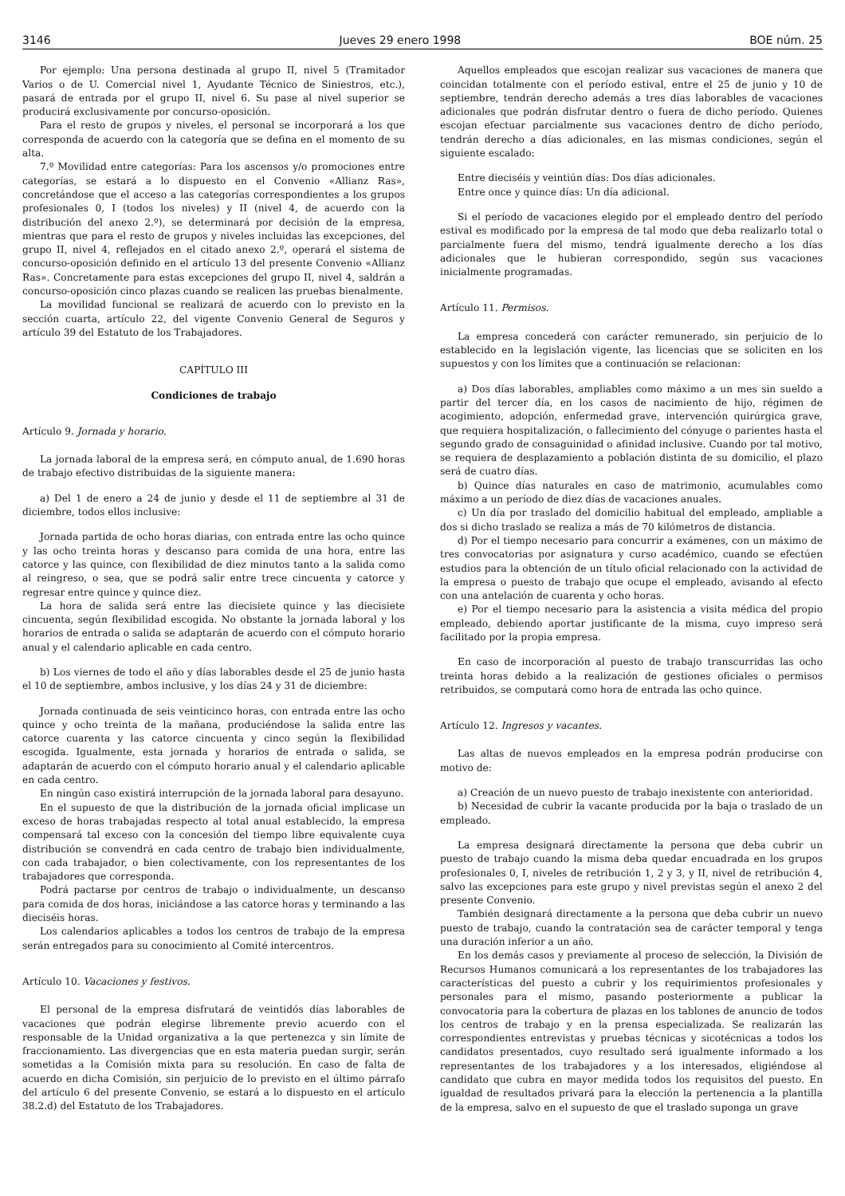3146 Jueves 29 enero 1998 BOE núm. 25
Por ejemplo: Una persona destinada al grupo II, nivel 5 (Tramitador Varios o de U. Comercial nivel 1, Ayudante Técnico de Siniestros, etc.), pasará de entrada por el grupo II, nivel 6. Su pase al nivel superior se producirá exclusivamente por concurso-oposición.
Para el resto de grupos y niveles, el personal se incorporará a los que corresponda de acuerdo con la categoría que se defina en el momento de su alta.
7.º Movilidad entre categorías: Para los ascensos y/o promociones entre categorías, se estará a lo dispuesto en el Convenio «Allianz Ras», concretándose que el acceso a las categorías correspondientes a los grupos profesionales 0, I (todos los niveles) y II (nivel 4, de acuerdo con la distribución del anexo 2.º), se determinará por decisión de la empresa, mientras que para el resto de grupos y niveles incluidas las excepciones, del grupo II, nivel 4, reflejados en el citado anexo 2.º, operará el sistema de concurso-oposición definido en el artículo 13 del presente Convenio «Allianz Ras». Concretamente para estas excepciones del grupo II, nivel 4, saldrán a concurso-oposición cinco plazas cuando se realicen las pruebas bienalmente.
La movilidad funcional se realizará de acuerdo con lo previsto en la sección cuarta, artículo 22, del vigente Convenio General de Seguros y artículo 39 del Estatuto de los Trabajadores.
CAPÍTULO III
Condiciones de trabajo
Artículo 9. Jornada y horario.
La jornada laboral de la empresa será, en cómputo anual, de 1.690 horas de trabajo efectivo distribuidas de la siguiente manera:
a) Del 1 de enero a 24 de junio y desde el 11 de septiembre al 31 de diciembre, todos ellos inclusive:
Jornada partida de ocho horas diarias, con entrada entre las ocho quince y las ocho treinta horas y descanso para comida de una hora, entre las catorce y las quince, con flexibilidad de diez minutos tanto a la salida como al reingreso, o sea, que se podrá salir entre trece cincuenta y catorce y regresar entre quince y quince diez.
La hora de salida será entre las diecisiete quince y las diecisiete cincuenta, según flexibilidad escogida. No obstante la jornada laboral y los horarios de entrada o salida se adaptarán de acuerdo con el cómputo horario anual y el calendario aplicable en cada centro.
b) Los viernes de todo el año y días laborables desde el 25 de junio hasta el 10 de septiembre, ambos inclusive, y los días 24 y 31 de diciembre:
Jornada continuada de seis veinticinco horas, con entrada entre las ocho quince y ocho treinta de la mañana, produciéndose la salida entre las catorce cuarenta y las catorce cincuenta y cinco según la flexibilidad escogida. Igualmente, esta jornada y horarios de entrada o salida, se adaptarán de acuerdo con el cómputo horario anual y el calendario aplicable en cada centro.
En ningún caso existirá interrupción de la jornada laboral para desayuno.
En el supuesto de que la distribución de la jornada oficial implicase un exceso de horas trabajadas respecto al total anual establecido, la empresa compensará tal exceso con la concesión del tiempo libre equivalente cuya distribución se convendrá en cada centro de trabajo bien individualmente, con cada trabajador, o bien colectivamente, con los representantes de los trabajadores que corresponda.
Podrá pactarse por centros de trabajo o individualmente, un descanso para comida de dos horas, iniciándose a las catorce horas y terminando a las dieciséis horas.
Los calendarios aplicables a todos los centros de trabajo de la empresa serán entregados para su conocimiento al Comité intercentros.
Artículo 10. Vacaciones y festivos.
El personal de la empresa disfrutará de veintidós días laborables de vacaciones que podrán elegirse libremente previo acuerdo con el responsable de la Unidad organizativa a la que pertenezca y sin límite de fraccionamiento. Las divergencias que en esta materia puedan surgir, serán sometidas a la Comisión mixta para su resolución. En caso de falta de acuerdo en dicha Comisión, sin perjuicio de lo previsto en el último párrafo del artículo 6 del presente Convenio, se estará a lo dispuesto en el artículo 38.2.d) del Estatuto de los Trabajadores.
Aquellos empleados que escojan realizar sus vacaciones de manera que coincidan totalmente con el período estival, entre el 25 de junio y 10 de septiembre, tendrán derecho además a tres días laborables de vacaciones adicionales que podrán disfrutar dentro o fuera de dicho período. Quienes escojan efectuar parcialmente sus vacaciones dentro de dicho período, tendrán derecho a días adicionales, en las mismas condiciones, según el siguiente escalado:
Entre dieciséis y veintiún días: Dos días adicionales.
Entre once y quince días: Un día adicional.
Si el período de vacaciones elegido por el empleado dentro del período estival es modificado por la empresa de tal modo que deba realizarlo total o parcialmente fuera del mismo, tendrá igualmente derecho a los días adicionales que le hubieran correspondido, según sus vacaciones inicialmente programadas.
Artículo 11. Permisos.
La empresa concederá con carácter remunerado, sin perjuicio de lo establecido en la legislación vigente, las licencias que se soliciten en los supuestos y con los límites que a continuación se relacionan:
a) Dos días laborables, ampliables como máximo a un mes sin sueldo a partir del tercer día, en los casos de nacimiento de hijo, régimen de acogimiento, adopción, enfermedad grave, intervención quirúrgica grave, que requiera hospitalización, o fallecimiento del cónyuge o parientes hasta el segundo grado de consaguinidad o afinidad inclusive. Cuando por tal motivo, se requiera de desplazamiento a población distinta de su domicilio, el plazo será de cuatro días.
b) Quince días naturales en caso de matrimonio, acumulables como máximo a un período de diez días de vacaciones anuales.
c) Un día por traslado del domicilio habitual del empleado, ampliable a dos si dicho traslado se realiza a más de 70 kilómetros de distancia.
d) Por el tiempo necesario para concurrir a exámenes, con un máximo de tres convocatorias por asignatura y curso académico, cuando se efectúen estudios para la obtención de un título oficial relacionado con la actividad de la empresa o puesto de trabajo que ocupe el empleado, avisando al efecto con una antelación de cuarenta y ocho horas.
e) Por el tiempo necesario para la asistencia a visita médica del propio empleado, debiendo aportar justificante de la misma, cuyo impreso será facilitado por la propia empresa.
En caso de incorporación al puesto de trabajo transcurridas las ocho treinta horas debido a la realización de gestiones oficiales o permisos retribuidos, se computará como hora de entrada las ocho quince.
Artículo 12. Ingresos y vacantes.
Las altas de nuevos empleados en la empresa podrán producirse con motivo de:
a) Creación de un nuevo puesto de trabajo inexistente con anterioridad.
b) Necesidad de cubrir la vacante producida por la baja o traslado de un empleado.
La empresa designará directamente la persona que deba cubrir un puesto de trabajo cuando la misma deba quedar encuadrada en los grupos profesionales 0, I, niveles de retribución 1, 2 y 3, y II, nivel de retribución 4, salvo las excepciones para este grupo y nivel previstas según el anexo 2 del presente Convenio.
También designará directamente a la persona que deba cubrir un nuevo puesto de trabajo, cuando la contratación sea de carácter temporal y tenga una duración inferior a un año.
En los demás casos y previamente al proceso de selección, la División de Recursos Humanos comunicará a los representantes de los trabajadores las características del puesto a cubrir y los requirimientos profesionales y personales para el mismo, pasando posteriormente a publicar la convocatoria para la cobertura de plazas en los tablones de anuncio de todos los centros de trabajo y en la prensa especializada. Se realizarán las correspondientes entrevistas y pruebas técnicas y sicotécnicas a todos los candidatos presentados, cuyo resultado será igualmente informado a los representantes de los trabajadores y a los interesados, eligiéndose al candidato que cubra en mayor medida todos los requisitos del puesto. En igualdad de resultados privará para la elección la pertenencia a la plantilla de la empresa, salvo en el supuesto de que el traslado suponga un grave